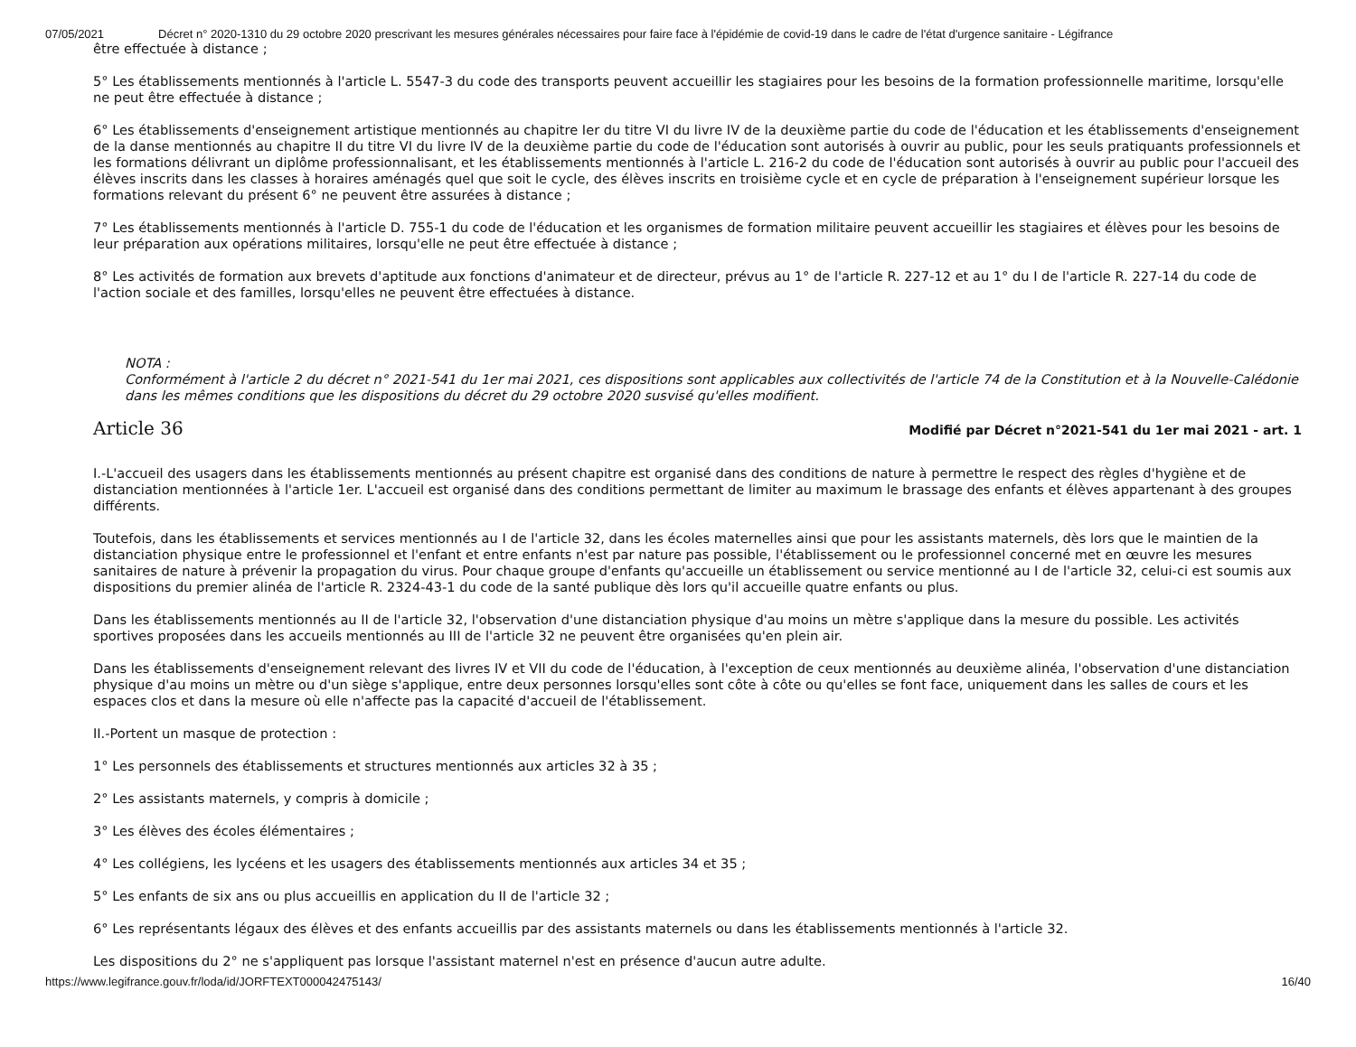07/05/2021 Décret n° 2020-1310 du 29 octobre 2020 prescrivant les mesures générales nécessaires pour faire face à l'épidémie de covid-19 dans le cadre de l'état d'urgence sanitaire - Légifrance
être effectuée à distance ;
5° Les établissements mentionnés à l'article L. 5547-3 du code des transports peuvent accueillir les stagiaires pour les besoins de la formation professionnelle maritime, lorsqu'elle ne peut être effectuée à distance ;
6° Les établissements d'enseignement artistique mentionnés au chapitre Ier du titre VI du livre IV de la deuxième partie du code de l'éducation et les établissements d'enseignement de la danse mentionnés au chapitre II du titre VI du livre IV de la deuxième partie du code de l'éducation sont autorisés à ouvrir au public, pour les seuls pratiquants professionnels et les formations délivrant un diplôme professionnalisant, et les établissements mentionnés à l'article L. 216-2 du code de l'éducation sont autorisés à ouvrir au public pour l'accueil des élèves inscrits dans les classes à horaires aménagés quel que soit le cycle, des élèves inscrits en troisième cycle et en cycle de préparation à l'enseignement supérieur lorsque les formations relevant du présent 6° ne peuvent être assurées à distance ;
7° Les établissements mentionnés à l'article D. 755-1 du code de l'éducation et les organismes de formation militaire peuvent accueillir les stagiaires et élèves pour les besoins de leur préparation aux opérations militaires, lorsqu'elle ne peut être effectuée à distance ;
8° Les activités de formation aux brevets d'aptitude aux fonctions d'animateur et de directeur, prévus au 1° de l'article R. 227-12 et au 1° du I de l'article R. 227-14 du code de l'action sociale et des familles, lorsqu'elles ne peuvent être effectuées à distance.
NOTA :
Conformément à l'article 2 du décret n° 2021-541 du 1er mai 2021, ces dispositions sont applicables aux collectivités de l'article 74 de la Constitution et à la Nouvelle-Calédonie dans les mêmes conditions que les dispositions du décret du 29 octobre 2020 susvisé qu'elles modifient.
Article 36
Modifié par Décret n°2021-541 du 1er mai 2021 - art. 1
I.-L'accueil des usagers dans les établissements mentionnés au présent chapitre est organisé dans des conditions de nature à permettre le respect des règles d'hygiène et de distanciation mentionnées à l'article 1er. L'accueil est organisé dans des conditions permettant de limiter au maximum le brassage des enfants et élèves appartenant à des groupes différents.
Toutefois, dans les établissements et services mentionnés au I de l'article 32, dans les écoles maternelles ainsi que pour les assistants maternels, dès lors que le maintien de la distanciation physique entre le professionnel et l'enfant et entre enfants n'est par nature pas possible, l'établissement ou le professionnel concerné met en œuvre les mesures sanitaires de nature à prévenir la propagation du virus. Pour chaque groupe d'enfants qu'accueille un établissement ou service mentionné au I de l'article 32, celui-ci est soumis aux dispositions du premier alinéa de l'article R. 2324-43-1 du code de la santé publique dès lors qu'il accueille quatre enfants ou plus.
Dans les établissements mentionnés au II de l'article 32, l'observation d'une distanciation physique d'au moins un mètre s'applique dans la mesure du possible. Les activités sportives proposées dans les accueils mentionnés au III de l'article 32 ne peuvent être organisées qu'en plein air.
Dans les établissements d'enseignement relevant des livres IV et VII du code de l'éducation, à l'exception de ceux mentionnés au deuxième alinéa, l'observation d'une distanciation physique d'au moins un mètre ou d'un siège s'applique, entre deux personnes lorsqu'elles sont côte à côte ou qu'elles se font face, uniquement dans les salles de cours et les espaces clos et dans la mesure où elle n'affecte pas la capacité d'accueil de l'établissement.
II.-Portent un masque de protection :
1° Les personnels des établissements et structures mentionnés aux articles 32 à 35 ;
2° Les assistants maternels, y compris à domicile ;
3° Les élèves des écoles élémentaires ;
4° Les collégiens, les lycéens et les usagers des établissements mentionnés aux articles 34 et 35 ;
5° Les enfants de six ans ou plus accueillis en application du II de l'article 32 ;
6° Les représentants légaux des élèves et des enfants accueillis par des assistants maternels ou dans les établissements mentionnés à l'article 32.
Les dispositions du 2° ne s'appliquent pas lorsque l'assistant maternel n'est en présence d'aucun autre adulte.
https://www.legifrance.gouv.fr/loda/id/JORFTEXT000042475143/ 16/40